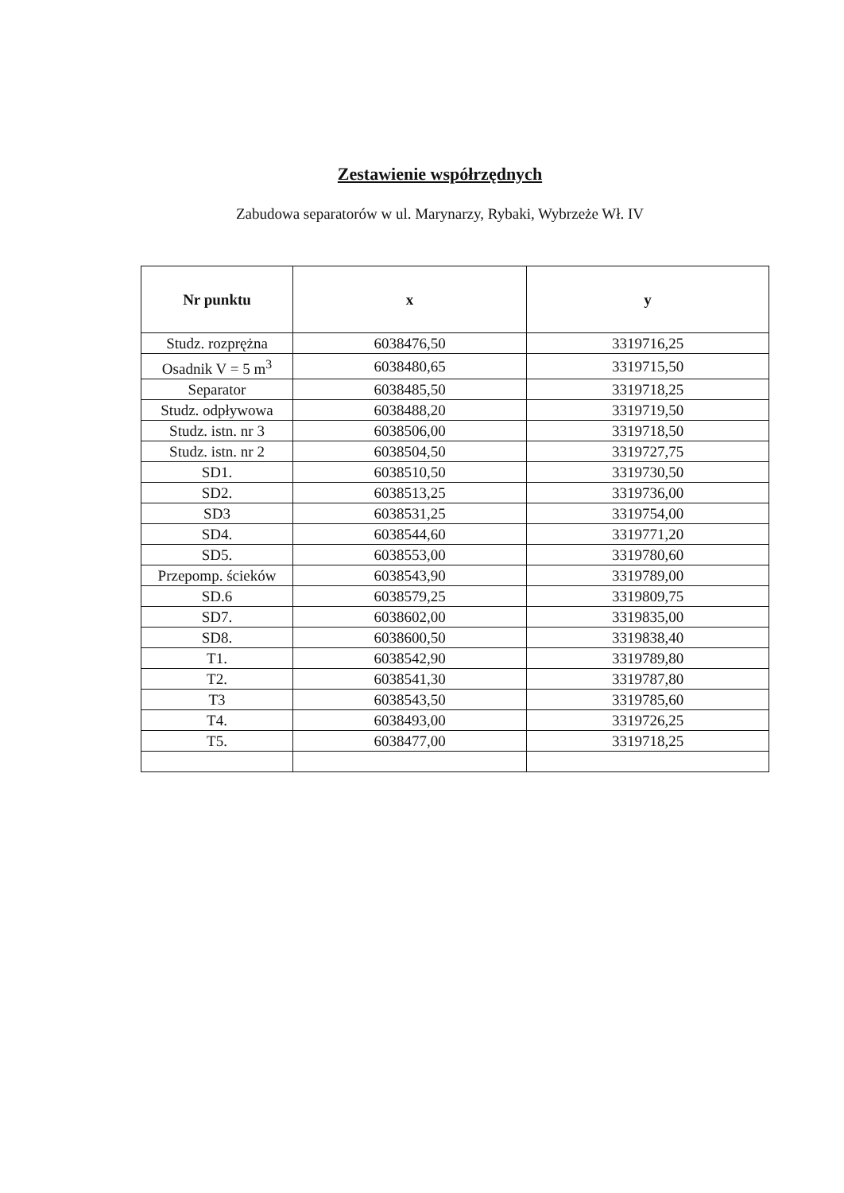Zestawienie współrzędnych
Zabudowa separatorów w ul. Marynarzy, Rybaki, Wybrzeże Wł. IV
| Nr punktu | x | y |
| --- | --- | --- |
| Studz. rozprężna | 6038476,50 | 3319716,25 |
| Osadnik V = 5 m<sup>3</sup> | 6038480,65 | 3319715,50 |
| Separator | 6038485,50 | 3319718,25 |
| Studz. odpływowa | 6038488,20 | 3319719,50 |
| Studz. istn. nr 3 | 6038506,00 | 3319718,50 |
| Studz. istn. nr 2 | 6038504,50 | 3319727,75 |
| SD1. | 6038510,50 | 3319730,50 |
| SD2. | 6038513,25 | 3319736,00 |
| SD3 | 6038531,25 | 3319754,00 |
| SD4. | 6038544,60 | 3319771,20 |
| SD5. | 6038553,00 | 3319780,60 |
| Przepomp. ścieków | 6038543,90 | 3319789,00 |
| SD.6 | 6038579,25 | 3319809,75 |
| SD7. | 6038602,00 | 3319835,00 |
| SD8. | 6038600,50 | 3319838,40 |
| T1. | 6038542,90 | 3319789,80 |
| T2. | 6038541,30 | 3319787,80 |
| T3 | 6038543,50 | 3319785,60 |
| T4. | 6038493,00 | 3319726,25 |
| T5. | 6038477,00 | 3319718,25 |